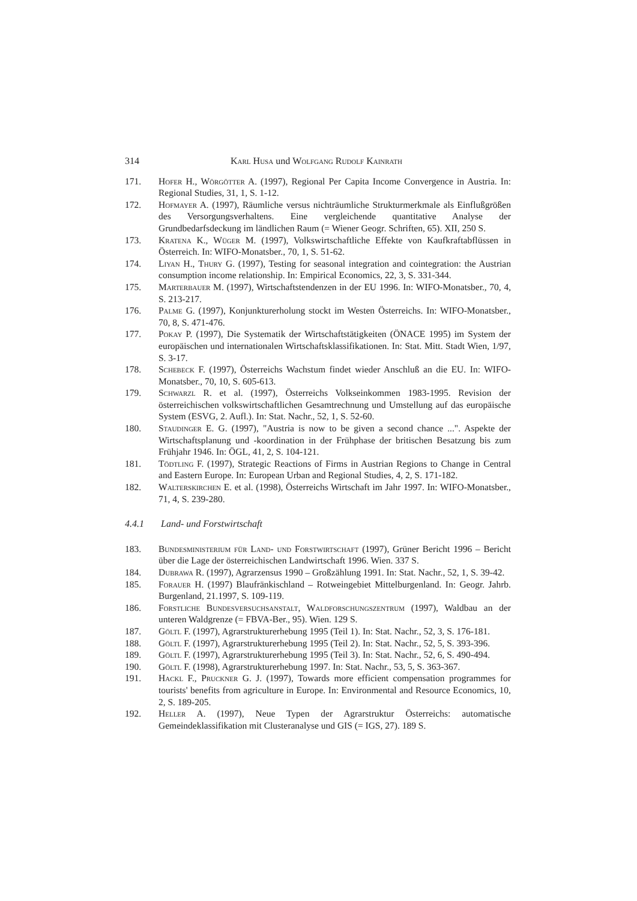314 Karl Husa und Wolfgang Rudolf Kainrath
171. Hofer H., Wörgötter A. (1997), Regional Per Capita Income Convergence in Austria. In: Regional Studies, 31, 1, S. 1-12.
172. Hofmayer A. (1997), Räumliche versus nichträumliche Strukturmerkmale als Einflußgrößen des Versorgungsverhaltens. Eine vergleichende quantitative Analyse der Grundbedarfsdeckung im ländlichen Raum (= Wiener Geogr. Schriften, 65). XII, 250 S.
173. Kratena K., Wüger M. (1997), Volkswirtschaftliche Effekte von Kaufkraftabflüssen in Österreich. In: WIFO-Monatsber., 70, 1, S. 51-62.
174. Liyan H., Thury G. (1997), Testing for seasonal integration and cointegration: the Austrian consumption income relationship. In: Empirical Economics, 22, 3, S. 331-344.
175. Marterbauer M. (1997), Wirtschaftstendenzen in der EU 1996. In: WIFO-Monatsber., 70, 4, S. 213-217.
176. Palme G. (1997), Konjunkturerholung stockt im Westen Österreichs. In: WIFO-Monatsber., 70, 8, S. 471-476.
177. Pokay P. (1997), Die Systematik der Wirtschaftstätigkeiten (ÖNACE 1995) im System der europäischen und internationalen Wirtschaftsklassifikationen. In: Stat. Mitt. Stadt Wien, 1/97, S. 3-17.
178. Schebeck F. (1997), Österreichs Wachstum findet wieder Anschluß an die EU. In: WIFO-Monatsber., 70, 10, S. 605-613.
179. Schwarzl R. et al. (1997), Österreichs Volkseinkommen 1983-1995. Revision der österreichischen volkswirtschaftlichen Gesamtrechnung und Umstellung auf das europäische System (ESVG, 2. Aufl.). In: Stat. Nachr., 52, 1, S. 52-60.
180. Staudinger E. G. (1997), "Austria is now to be given a second chance ...". Aspekte der Wirtschaftsplanung und -koordination in der Frühphase der britischen Besatzung bis zum Frühjahr 1946. In: ÖGL, 41, 2, S. 104-121.
181. Tödtling F. (1997), Strategic Reactions of Firms in Austrian Regions to Change in Central and Eastern Europe. In: European Urban and Regional Studies, 4, 2, S. 171-182.
182. Walterskirchen E. et al. (1998), Österreichs Wirtschaft im Jahr 1997. In: WIFO-Monatsber., 71, 4, S. 239-280.
4.4.1 Land- und Forstwirtschaft
183. Bundesministerium für Land- und Forstwirtschaft (1997), Grüner Bericht 1996 – Bericht über die Lage der österreichischen Landwirtschaft 1996. Wien. 337 S.
184. Dubrawa R. (1997), Agrarzensus 1990 – Großzählung 1991. In: Stat. Nachr., 52, 1, S. 39-42.
185. Forauer H. (1997) Blaufränkischland – Rotweingebiet Mittelburgenland. In: Geogr. Jahrb. Burgenland, 21.1997, S. 109-119.
186. Forstliche Bundesversuchsanstalt, Waldforschungszentrum (1997), Waldbau an der unteren Waldgrenze (= FBVA-Ber., 95). Wien. 129 S.
187. Göltl F. (1997), Agrarstrukturerhebung 1995 (Teil 1). In: Stat. Nachr., 52, 3, S. 176-181.
188. Göltl F. (1997), Agrarstrukturerhebung 1995 (Teil 2). In: Stat. Nachr., 52, 5, S. 393-396.
189. Göltl F. (1997), Agrarstrukturerhebung 1995 (Teil 3). In: Stat. Nachr., 52, 6, S. 490-494.
190. Göltl F. (1998), Agrarstrukturerhebung 1997. In: Stat. Nachr., 53, 5, S. 363-367.
191. Hackl F., Pruckner G. J. (1997), Towards more efficient compensation programmes for tourists' benefits from agriculture in Europe. In: Environmental and Resource Economics, 10, 2, S. 189-205.
192. Heller A. (1997), Neue Typen der Agrarstruktur Österreichs: automatische Gemeindeklassifikation mit Clusteranalyse und GIS (= IGS, 27). 189 S.